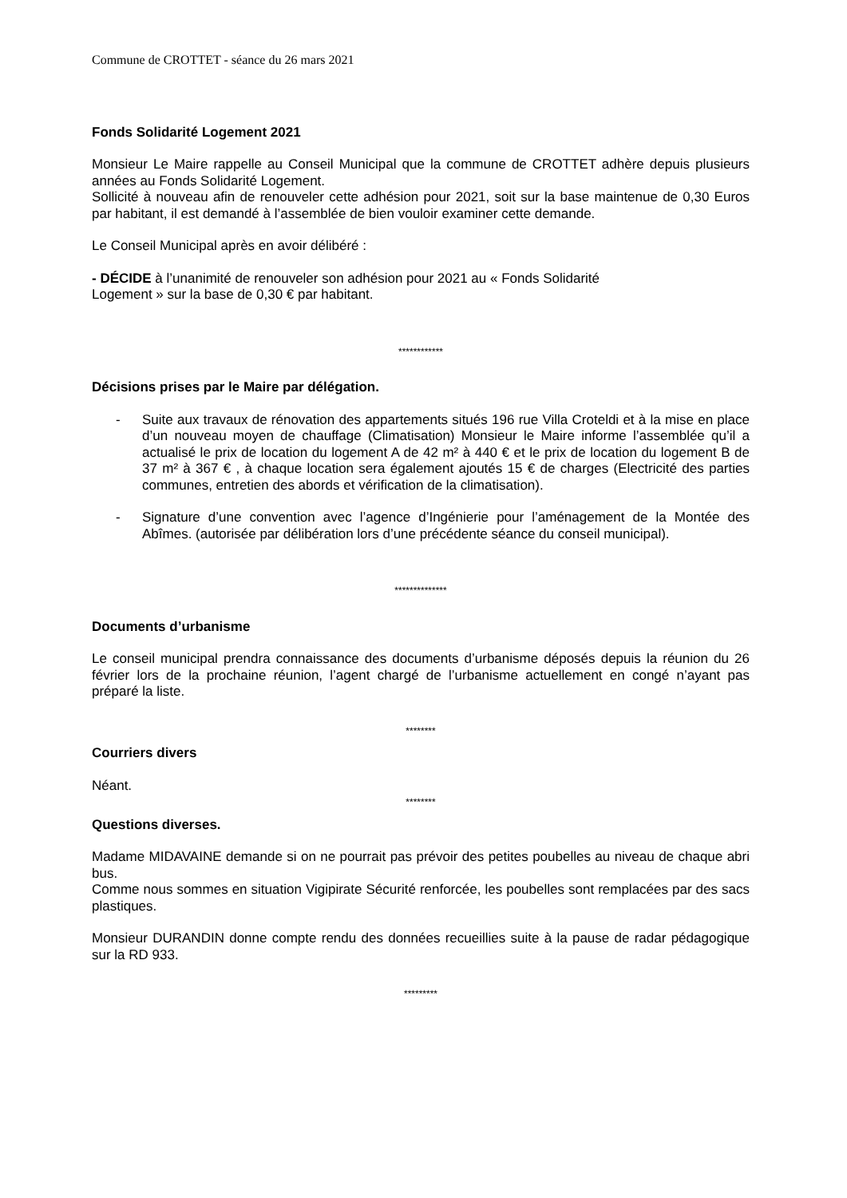Commune de CROTTET - séance du 26 mars 2021
Fonds Solidarité Logement 2021
Monsieur Le Maire rappelle au Conseil Municipal que la commune de CROTTET adhère depuis plusieurs années au Fonds Solidarité Logement.
Sollicité à nouveau afin de renouveler cette adhésion pour 2021, soit sur la base maintenue de 0,30 Euros par habitant, il est demandé à l’assemblée de bien vouloir examiner cette demande.
Le Conseil Municipal après en avoir délibéré :
- DÉCIDE à l’unanimité de renouveler son adhésion pour 2021 au « Fonds Solidarité
Logement » sur la base de 0,30 € par habitant.
************
Décisions prises par le Maire par délégation.
- Suite aux travaux de rénovation des appartements situés 196 rue Villa Croteldi et à la mise en place d’un nouveau moyen de chauffage (Climatisation) Monsieur le Maire informe l’assemblée qu’il a actualisé le prix de location du logement A de 42 m² à 440 € et le prix de location du logement B de 37 m² à 367 € , à chaque location sera également ajoutés 15 € de charges (Electricité des parties communes, entretien des abords et vérification de la climatisation).
- Signature d’une convention avec l’agence d’Ingénierie pour l’aménagement de la Montée des Abîmes. (autorisée par délibération lors d’une précédente séance du conseil municipal).
**************
Documents d’urbanisme
Le conseil municipal prendra connaissance des documents d’urbanisme déposés depuis la réunion du 26 février lors de la prochaine réunion, l’agent chargé de l’urbanisme actuellement en congé n’ayant pas préparé la liste.
********
Courriers divers
Néant.
********
Questions diverses.
Madame MIDAVAINE demande si on ne pourrait pas prévoir des petites poubelles au niveau de chaque abri bus.
Comme nous sommes en situation Vigipirate Sécurité renforcée, les poubelles sont remplacées par des sacs plastiques.
Monsieur DURANDIN donne compte rendu des données recueillies suite à la pause de radar pédagogique sur la RD 933.
*********